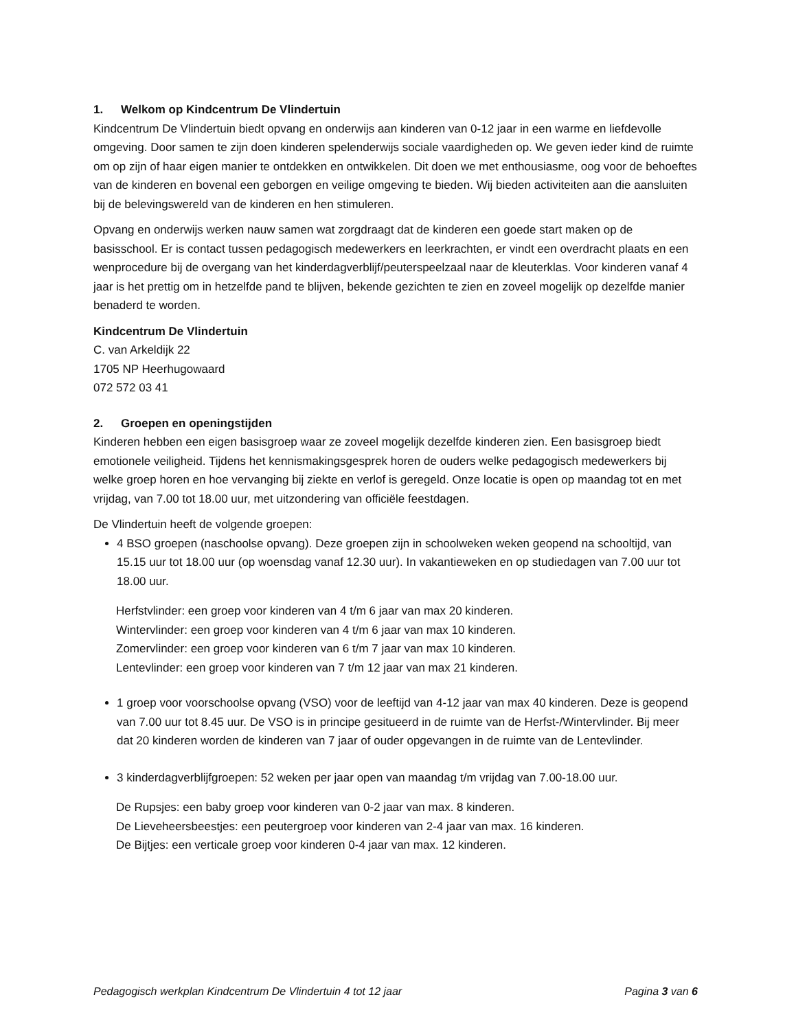1. Welkom op Kindcentrum De Vlindertuin
Kindcentrum De Vlindertuin biedt opvang en onderwijs aan kinderen van 0-12 jaar in een warme en liefdevolle omgeving. Door samen te zijn doen kinderen spelenderwijs sociale vaardigheden op. We geven ieder kind de ruimte om op zijn of haar eigen manier te ontdekken en ontwikkelen. Dit doen we met enthousiasme, oog voor de behoeftes van de kinderen en bovenal een geborgen en veilige omgeving te bieden. Wij bieden activiteiten aan die aansluiten bij de belevingswereld van de kinderen en hen stimuleren.
Opvang en onderwijs werken nauw samen wat zorgdraagt dat de kinderen een goede start maken op de basisschool. Er is contact tussen pedagogisch medewerkers en leerkrachten, er vindt een overdracht plaats en een wenprocedure bij de overgang van het kinderdagverblijf/peuterspeelzaal naar de kleuterklas. Voor kinderen vanaf 4 jaar is het prettig om in hetzelfde pand te blijven, bekende gezichten te zien en zoveel mogelijk op dezelfde manier benaderd te worden.
Kindcentrum De Vlindertuin
C. van Arkeldijk 22
1705 NP Heerhugowaard
072 572 03 41
2. Groepen en openingstijden
Kinderen hebben een eigen basisgroep waar ze zoveel mogelijk dezelfde kinderen zien. Een basisgroep biedt emotionele veiligheid. Tijdens het kennismakingsgesprek horen de ouders welke pedagogisch medewerkers bij welke groep horen en hoe vervanging bij ziekte en verlof is geregeld. Onze locatie is open op maandag tot en met vrijdag, van 7.00 tot 18.00 uur, met uitzondering van officiële feestdagen.
De Vlindertuin heeft de volgende groepen:
4 BSO groepen (naschoolse opvang). Deze groepen zijn in schoolweken weken geopend na schooltijd, van 15.15 uur tot 18.00 uur (op woensdag vanaf 12.30 uur). In vakantieweken en op studiedagen van 7.00 uur tot 18.00 uur.
Herfstvlinder: een groep voor kinderen van 4 t/m 6 jaar van max 20 kinderen.
Wintervlinder: een groep voor kinderen van 4 t/m 6 jaar van max 10 kinderen.
Zomervlinder: een groep voor kinderen van 6 t/m 7 jaar van max 10 kinderen.
Lentevlinder: een groep voor kinderen van 7 t/m 12 jaar van max 21 kinderen.
1 groep voor voorschoolse opvang (VSO) voor de leeftijd van 4-12 jaar van max 40 kinderen. Deze is geopend van 7.00 uur tot 8.45 uur. De VSO is in principe gesitueerd in de ruimte van de Herfst-/Wintervlinder. Bij meer dat 20 kinderen worden de kinderen van 7 jaar of ouder opgevangen in de ruimte van de Lentevlinder.
3 kinderdagverblijfgroepen: 52 weken per jaar open van maandag t/m vrijdag van 7.00-18.00 uur.
De Rupsjes: een baby groep voor kinderen van 0-2 jaar van max. 8 kinderen.
De Lieveheersbeestjes: een peutergroep voor kinderen van 2-4 jaar van max. 16 kinderen.
De Bijtjes: een verticale groep voor kinderen 0-4 jaar van max. 12 kinderen.
Pedagogisch werkplan Kindcentrum De Vlindertuin 4 tot 12 jaar Pagina 3 van 6